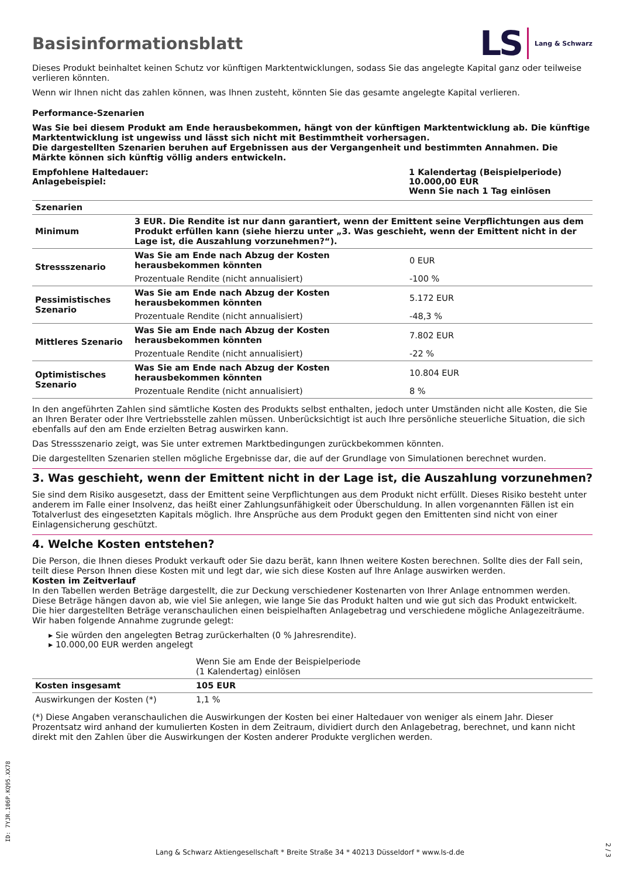Basisinformationsblatt
LS Lang & Schwarz
Dieses Produkt beinhaltet keinen Schutz vor künftigen Marktentwicklungen, sodass Sie das angelegte Kapital ganz oder teilweise verlieren könnten.
Wenn wir Ihnen nicht das zahlen können, was Ihnen zusteht, könnten Sie das gesamte angelegte Kapital verlieren.
Performance-Szenarien
Was Sie bei diesem Produkt am Ende herausbekommen, hängt von der künftigen Marktentwicklung ab. Die künftige Marktentwicklung ist ungewiss und lässt sich nicht mit Bestimmtheit vorhersagen.
Die dargestellten Szenarien beruhen auf Ergebnissen aus der Vergangenheit und bestimmten Annahmen. Die Märkte können sich künftig völlig anders entwickeln.
Empfohlene Haltedauer:
Anlagebeispiel:
1 Kalendertag (Beispielperiode)
10.000,00 EUR
Wenn Sie nach 1 Tag einlösen
| Szenarien | | |
| --- | --- | --- |
| Minimum | 3 EUR. Die Rendite ist nur dann garantiert, wenn der Emittent seine Verpflichtungen aus dem Produkt erfüllen kann (siehe hierzu unter „3. Was geschieht, wenn der Emittent nicht in der Lage ist, die Auszahlung vorzunehmen?“). | |
| Stressszenario | Was Sie am Ende nach Abzug der Kosten herausbekommen könnten | 0 EUR |
| | Prozentuale Rendite (nicht annualisiert) | -100 % |
| Pessimistisches Szenario | Was Sie am Ende nach Abzug der Kosten herausbekommen könnten | 5.172 EUR |
| | Prozentuale Rendite (nicht annualisiert) | -48,3 % |
| Mittleres Szenario | Was Sie am Ende nach Abzug der Kosten herausbekommen könnten | 7.802 EUR |
| | Prozentuale Rendite (nicht annualisiert) | -22 % |
| Optimistisches Szenario | Was Sie am Ende nach Abzug der Kosten herausbekommen könnten | 10.804 EUR |
| | Prozentuale Rendite (nicht annualisiert) | 8 % |
In den angeführten Zahlen sind sämtliche Kosten des Produkts selbst enthalten, jedoch unter Umständen nicht alle Kosten, die Sie an Ihren Berater oder Ihre Vertriebsstelle zahlen müssen. Unberücksichtigt ist auch Ihre persönliche steuerliche Situation, die sich ebenfalls auf den am Ende erzielten Betrag auswirken kann.
Das Stressszenario zeigt, was Sie unter extremen Marktbedingungen zurückbekommen könnten.
Die dargestellten Szenarien stellen mögliche Ergebnisse dar, die auf der Grundlage von Simulationen berechnet wurden.
3. Was geschieht, wenn der Emittent nicht in der Lage ist, die Auszahlung vorzunehmen?
Sie sind dem Risiko ausgesetzt, dass der Emittent seine Verpflichtungen aus dem Produkt nicht erfüllt. Dieses Risiko besteht unter anderem im Falle einer Insolvenz, das heißt einer Zahlungsunfähigkeit oder Überschuldung. In allen vorgenannten Fällen ist ein Totalverlust des eingesetzten Kapitals möglich. Ihre Ansprüche aus dem Produkt gegen den Emittenten sind nicht von einer Einlagensicherung geschützt.
4. Welche Kosten entstehen?
Die Person, die Ihnen dieses Produkt verkauft oder Sie dazu berät, kann Ihnen weitere Kosten berechnen. Sollte dies der Fall sein, teilt diese Person Ihnen diese Kosten mit und legt dar, wie sich diese Kosten auf Ihre Anlage auswirken werden.
Kosten im Zeitverlauf
In den Tabellen werden Beträge dargestellt, die zur Deckung verschiedener Kostenarten von Ihrer Anlage entnommen werden. Diese Beträge hängen davon ab, wie viel Sie anlegen, wie lange Sie das Produkt halten und wie gut sich das Produkt entwickelt. Die hier dargestellten Beträge veranschaulichen einen beispielhaften Anlagebetrag und verschiedene mögliche Anlagezeiträume.
Wir haben folgende Annahme zugrunde gelegt:
▸ Sie würden den angelegten Betrag zurückerhalten (0 % Jahresrendite).
▸ 10.000,00 EUR werden angelegt
| | Wenn Sie am Ende der Beispielperiode (1 Kalendertag) einlösen |
| Kosten insgesamt | 105 EUR |
| Auswirkungen der Kosten (*) | 1,1 % |
(*) Diese Angaben veranschaulichen die Auswirkungen der Kosten bei einer Haltedauer von weniger als einem Jahr. Dieser Prozentsatz wird anhand der kumulierten Kosten in dem Zeitraum, dividiert durch den Anlagebetrag, berechnet, und kann nicht direkt mit den Zahlen über die Auswirkungen der Kosten anderer Produkte verglichen werden.
ID: 7YJR.106P.KQ95.XX78
Lang & Schwarz Aktiengesellschaft * Breite Straße 34 * 40213 Düsseldorf * www.ls-d.de
2 / 3